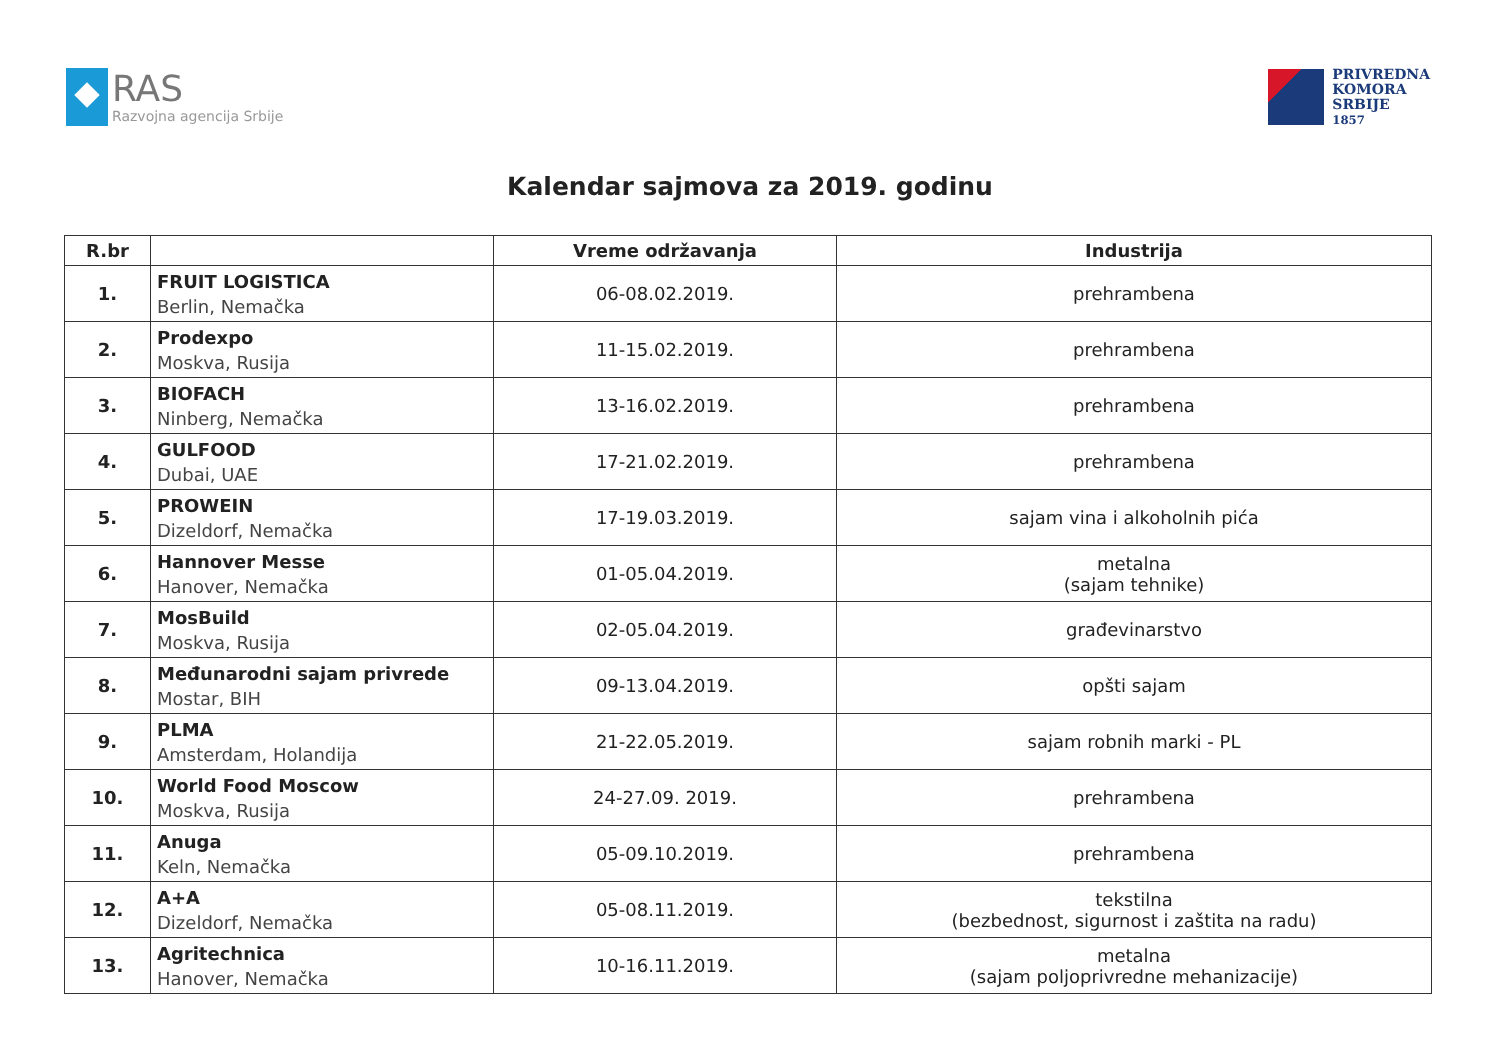RAS
Razvojna agencija Srbije
PRIVREDNA
KOMORA
SRBIJE
1857
Kalendar sajmova za 2019. godinu
| R.br | | Vreme održavanja | Industrija |
| --- | --- | --- | --- |
| 1. | FRUIT LOGISTICA Berlin, Nemačka | 06-08.02.2019. | prehrambena |
| 2. | Prodexpo Moskva, Rusija | 11-15.02.2019. | prehrambena |
| 3. | BIOFACH Ninberg, Nemačka | 13-16.02.2019. | prehrambena |
| 4. | GULFOOD Dubai, UAE | 17-21.02.2019. | prehrambena |
| 5. | PROWEIN Dizeldorf, Nemačka | 17-19.03.2019. | sajam vina i alkoholnih pića |
| 6. | Hannover Messe Hanover, Nemačka | 01-05.04.2019. | metalna (sajam tehnike) |
| 7. | MosBuild Moskva, Rusija | 02-05.04.2019. | građevinarstvo |
| 8. | Međunarodni sajam privrede Mostar, BIH | 09-13.04.2019. | opšti sajam |
| 9. | PLMA Amsterdam, Holandija | 21-22.05.2019. | sajam robnih marki - PL |
| 10. | World Food Moscow Moskva, Rusija | 24-27.09. 2019. | prehrambena |
| 11. | Anuga Keln, Nemačka | 05-09.10.2019. | prehrambena |
| 12. | A+A Dizeldorf, Nemačka | 05-08.11.2019. | tekstilna (bezbednost, sigurnost i zaštita na radu) |
| 13. | Agritechnica Hanover, Nemačka | 10-16.11.2019. | metalna (sajam poljoprivredne mehanizacije) |